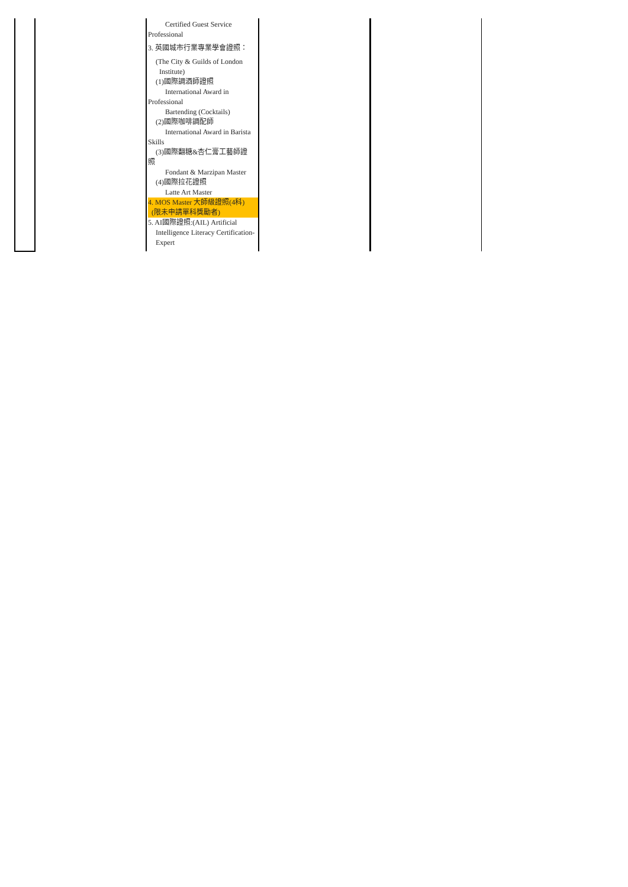| | | Certified Guest Service Professional 3. 英國城市行業專業學會證照： (The City & Guilds of London Institute) (1)國際調酒師證照 International Award in Professional Bartending (Cocktails) (2)國際咖啡調配師 International Award in Barista Skills (3)國際翻糖&杏仁膏工藝師證 照 Fondant & Marzipan Master (4)國際拉花證照 Latte Art Master 4. MOS Master 大師級證照(4科) (限未申請單科獎勵者) 5. AI國際證照:(AIL) Artificial Intelligence Literacy Certification- Expert | | | |